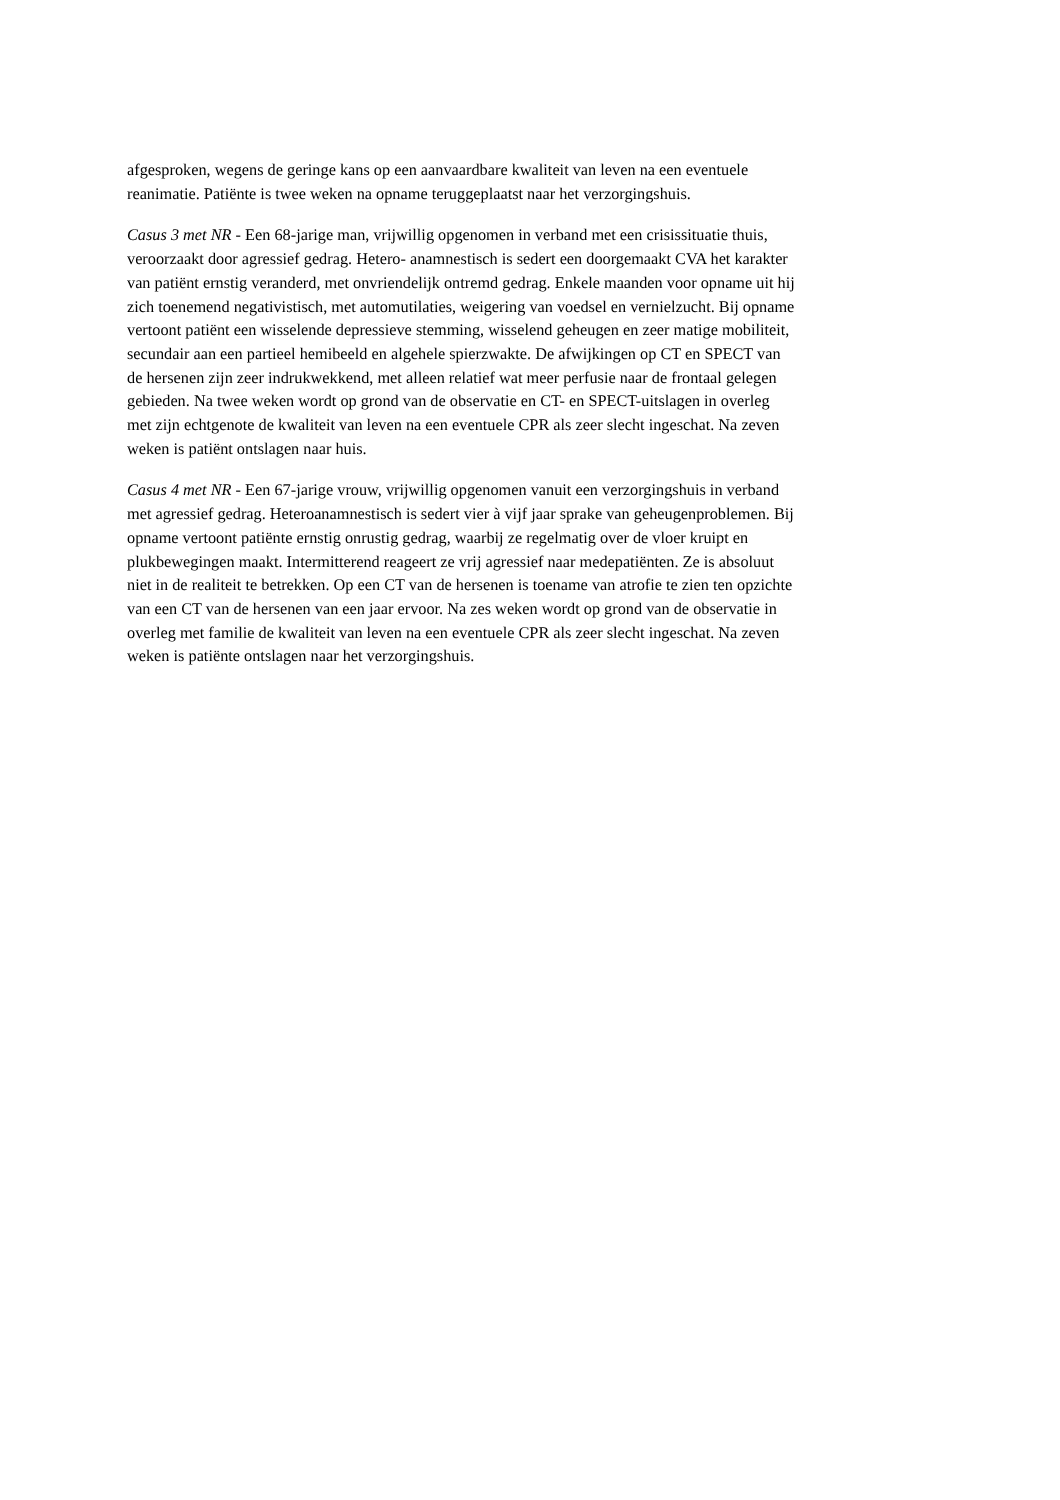afgesproken, wegens de geringe kans op een aanvaardbare kwaliteit van leven na een eventuele
reanimatie. Patiënte is twee weken na opname teruggeplaatst naar het verzorgingshuis.
Casus 3 met NR - Een 68-jarige man, vrijwillig opgenomen in verband met een crisissituatie thuis,
veroorzaakt door agressief gedrag. Hetero- anamnestisch is sedert een doorgemaakt CVA het karakter
van patiënt ernstig veranderd, met onvriendelijk ontremd gedrag. Enkele maanden voor opname uit hij
zich toenemend negativistisch, met automutilaties, weigering van voedsel en vernielzucht. Bij opname
vertoont patiënt een wisselende depressieve stemming, wisselend geheugen en zeer matige mobiliteit,
secundair aan een partieel hemibeeld en algehele spierzwakte. De afwijkingen op CT en SPECT van
de hersenen zijn zeer indrukwekkend, met alleen relatief wat meer perfusie naar de frontaal gelegen
gebieden. Na twee weken wordt op grond van de observatie en CT- en SPECT-uitslagen in overleg
met zijn echtgenote de kwaliteit van leven na een eventuele CPR als zeer slecht ingeschat. Na zeven
weken is patiënt ontslagen naar huis.
Casus 4 met NR - Een 67-jarige vrouw, vrijwillig opgenomen vanuit een verzorgingshuis in verband
met agressief gedrag. Heteroanamnestisch is sedert vier à vijf jaar sprake van geheugenproblemen. Bij
opname vertoont patiënte ernstig onrustig gedrag, waarbij ze regelmatig over de vloer kruipt en
plukbewegingen maakt. Intermitterend reageert ze vrij agressief naar medepatiënten. Ze is absoluut
niet in de realiteit te betrekken. Op een CT van de hersenen is toename van atrofie te zien ten opzichte
van een CT van de hersenen van een jaar ervoor. Na zes weken wordt op grond van de observatie in
overleg met familie de kwaliteit van leven na een eventuele CPR als zeer slecht ingeschat. Na zeven
weken is patiënte ontslagen naar het verzorgingshuis.